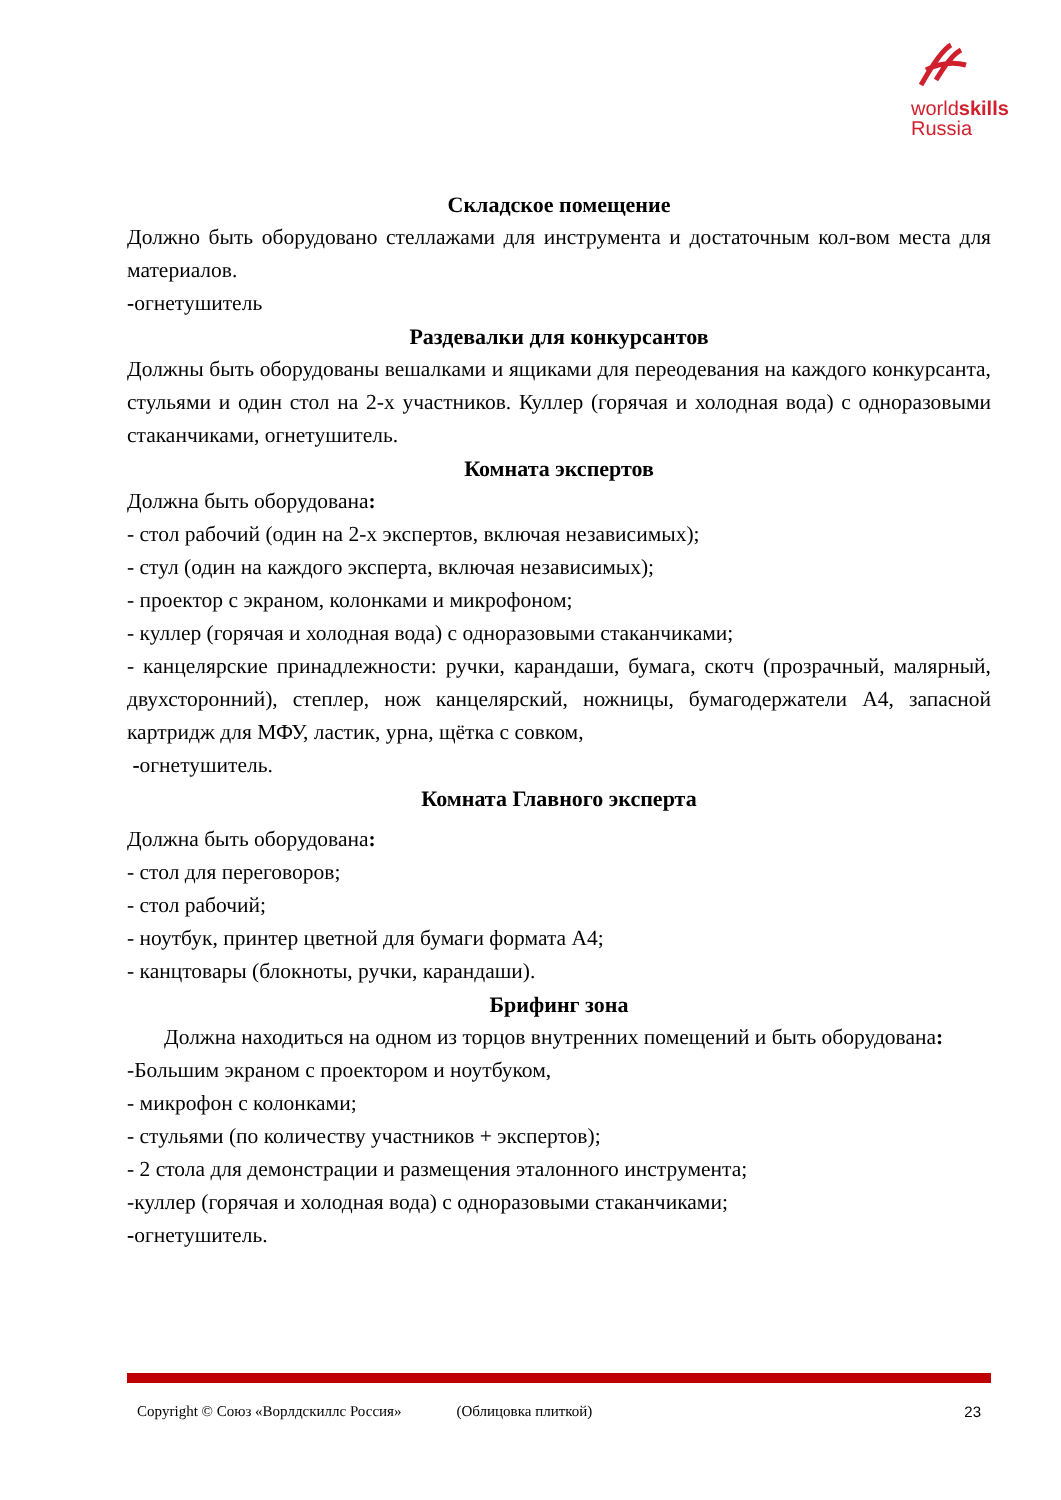worldskills
Russia
Складское помещение
Должно быть оборудовано стеллажами для инструмента и достаточным кол-вом места для материалов.
-огнетушитель
Раздевалки для конкурсантов
Должны быть оборудованы вешалками и ящиками для переодевания на каждого конкурсанта, стульями и один стол на 2-х участников. Куллер (горячая и холодная вода) с одноразовыми стаканчиками, огнетушитель.
Комната экспертов
Должна быть оборудована:
- стол рабочий (один на 2-х экспертов, включая независимых);
- стул (один на каждого эксперта, включая независимых);
- проектор с экраном, колонками и микрофоном;
- куллер (горячая и холодная вода) с одноразовыми стаканчиками;
- канцелярские принадлежности: ручки, карандаши, бумага, скотч (прозрачный, малярный, двухсторонний), степлер, нож канцелярский, ножницы, бумагодержатели А4, запасной картридж для МФУ, ластик, урна, щётка с совком,
-огнетушитель.
Комната Главного эксперта
Должна быть оборудована:
- стол для переговоров;
- стол рабочий;
- ноутбук, принтер цветной для бумаги формата А4;
- канцтовары (блокноты, ручки, карандаши).
Брифинг зона
Должна находиться на одном из торцов внутренних помещений и быть оборудована:
-Большим экраном с проектором и ноутбуком,
- микрофон с колонками;
- стульями (по количеству участников + экспертов);
- 2 стола для демонстрации и размещения эталонного инструмента;
-куллер (горячая и холодная вода) с одноразовыми стаканчиками;
-огнетушитель.
Copyright © Союз «Ворлдскиллс Россия» (Облицовка плиткой) 23